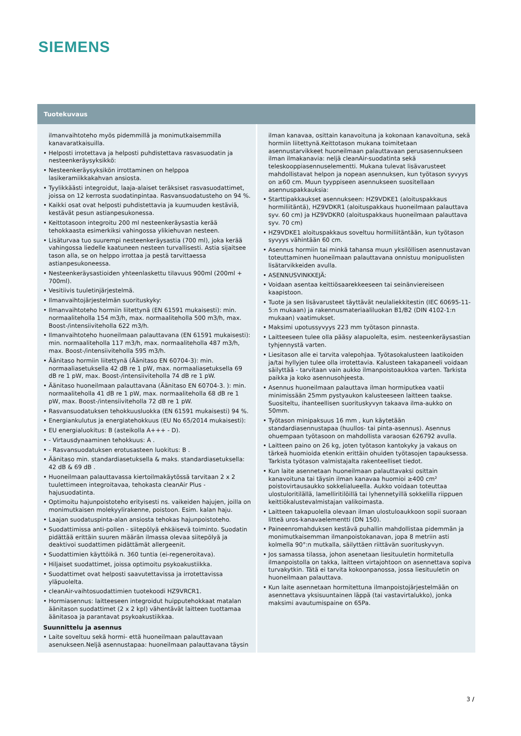SIEMENS
Tuotekuvaus
ilmanvaihtoteho myös pidemmillä ja monimutkaisemmilla kanavaratkaisuilla.
• Helposti irrotettava ja helposti puhdistettava rasvasuodatin ja nesteenkeräysyksikkö:
• Nesteenkeräysyksikön irrottaminen on helppoa lasikeramiikkakahvan ansiosta.
• Tyylikkäästi integroidut, laaja-alaiset teräksiset rasvasuodattimet, joissa on 12 kerrosta suodatinpintaa. Rasvansuodatusteho on 94 %.
• Kaikki osat ovat helposti puhdistettavia ja kuumuuden kestäviä, kestävät pesun astianpesukonessa.
• Keittotasoon integroitu 200 ml nesteenkeräysastia kerää tehokkaasta esimerkiksi vahingossa ylikiehuvan nesteen.
• Lisäturvaa tuo suurempi nesteenkeräysastia (700 ml), joka kerää vahingossa liedelle kaatuneen nesteen turvallisesti. Astia sijaitsee tason alla, se on helppo irrottaa ja pestä tarvittaessa astianpesukoneessa.
• Nesteenkeräysastioiden yhteenlaskettu tilavuus 900ml (200ml + 700ml).
• Vesitiivis tuuletinjärjestelmä.
• Ilmanvaihtojärjestelmän suorituskyky:
• Ilmanvaihtoteho hormiin liitettynä (EN 61591 mukaisesti): min. normaaliteholla 154 m3/h, max. normaaliteholla 500 m3/h, max. Boost-/intensiiviteholla 622 m3/h.
• Ilmanvaihtoteho huoneilmaan palauttavana (EN 61591 mukaisesti): min. normaaliteholla 117 m3/h, max. normaaliteholla 487 m3/h, max. Boost-/intensiiviteholla 595 m3/h.
• Äänitaso hormiin liitettynä (Äänitaso EN 60704-3): min. normaaliasetuksella 42 dB re 1 pW, max. normaaliasetuksella 69 dB re 1 pW, max. Boost-/intensiiviteholla 74 dB re 1 pW.
• Äänitaso huoneilmaan palauttavana (Äänitaso EN 60704-3. ): min. normaaliteholla 41 dB re 1 pW, max. normaaliteholla 68 dB re 1 pW, max. Boost-/intensiiviteholla 72 dB re 1 pW.
• Rasvansuodatuksen tehokkuusluokka (EN 61591 mukaisesti) 94 %.
• Energiankulutus ja energiatehokkuus (EU No 65/2014 mukaisesti):
• EU energialuokitus: B (asteikolla A+++ - D).
• - Virtausdynaaminen tehokkuus: A .
• - Rasvansuodatuksen erotusasteen luokitus: B .
• Äänitaso min. standardiasetuksella & maks. standardiasetuksella: 42 dB & 69 dB .
• Huoneilmaan palauttavassa kiertoilmakäytössä tarvitaan 2 x 2 tuulettimeen integroitavaa, tehokasta cleanAir Plus -hajusuodatinta.
• Optimoitu hajunpoistoteho erityisesti ns. vaikeiden hajujen, joilla on monimutkaisen molekyylirakenne, poistoon. Esim. kalan haju.
• Laajan suodatuspinta-alan ansiosta tehokas hajunpoistoteho.
• Suodattimissa anti-pollen - siitepölyä ehkäisevä toiminto. Suodatin pidättää erittäin suuren määrän ilmassa olevaa siitepölyä ja deaktivoi suodattimen pidättämät allergeenit.
• Suodattimien käyttöikä n. 360 tuntia (ei-regeneroitava).
• Hiljaiset suodattimet, joissa optimoitu psykoakustiikka.
• Suodattimet ovat helposti saavutettavissa ja irrotettavissa yläpuolelta.
• cleanAir-vaihtosuodattimien tuotekoodi HZ9VRCR1.
• Hormiasennus: laitteeseen integroidut huipputehokkaat matalan äänitason suodattimet (2 x 2 kpl) vähentävät laitteen tuottamaa äänitasoa ja parantavat psykoakustiikkaa.
Suunnittelu ja asennus
• Laite soveltuu sekä hormi- että huoneilmaan palauttavaan asenukseen.Neljä asennustapaa: huoneilmaan palauttavana täysin
ilman kanavaa, osittain kanavoituna ja kokonaan kanavoituna, sekä hormiin liitettynä.Keittotason mukana toimitetaan asennustarvikkeet huoneilmaan palauttavaan perusasennukseen ilman ilmakanavia: neljä cleanAir-suodatinta sekä teleskooppiasennuselementti. Mukana tulevat lisävarusteet mahdollistavat helpon ja nopean asennuksen, kun työtason syvyys on ≥60 cm. Muun tyyppiseen asennukseen suositellaan asennuspakkauksia:
• Starttipakkaukset asennukseen: HZ9VDKE1 (aloituspakkaus hormiliitäntä), HZ9VDKR1 (aloituspakkaus huoneilmaan palauttava syv. 60 cm) ja HZ9VDKR0 (aloituspakkaus huoneilmaan palauttava syv. 70 cm)
• HZ9VDKE1 aloituspakkaus soveltuu hormiliitäntään, kun työtason syvyys vähintään 60 cm.
• Asennus hormiin tai minkä tahansa muun yksilöllisen asennustavan toteuttaminen huoneilmaan palauttavana onnistuu monipuolisten lisätarvikkeiden avulla.
• ASENNUSVINKKEJÄ:
• Voidaan asentaa keittiösaarekkeeseen tai seinänviereiseen kaapistoon.
• Tuote ja sen lisävarusteet täyttävät neulaliekkitestin (IEC 60695-11-5:n mukaan) ja rakennusmateriaaliluokan B1/B2 (DIN 4102-1:n mukaan) vaatimukset.
• Maksimi upotussyvyys 223 mm työtason pinnasta.
• Laitteeseen tulee olla pääsy alapuolelta, esim. nesteenkeräysastian tyhjennystä varten.
• Liesitason alle ei tarvita valepohjaa. Työtasokalusteen laatikoiden ja/tai hyllyjen tulee olla irrotettavia. Kalusteen takapaneeli voidaan säilyttää - tarvitaan vain aukko ilmanpoistoaukkoa varten. Tarkista paikka ja koko asennusohjeesta.
• Asennus huoneilmaan palauttava ilman hormiputkea vaatii minimissään 25mm pystyaukon kalusteeseen laitteen taakse. Suositeltu, ihanteellisen suorituskyvyn takaava ilma-aukko on 50mm.
• Työtason minipaksuus 16 mm , kun käytetään standardiasennustapaa (huullos- tai pinta-asennus). Asennus ohuempaan työtasoon on mahdollista varaosan 626792 avulla.
• Laitteen paino on 26 kg, joten työtason kantokyky ja vakaus on tärkeä huomioida etenkin erittäin ohuiden työtasojen tapauksessa. Tarkista työtason valmistajalta rakenteelliset tiedot.
• Kun laite asennetaan huoneilmaan palauttavaksi osittain kanavoituna tai täysin ilman kanavaa huomioi ≥400 cm² poistovirtausaukko sokkelialueella. Aukko voidaan toteuttaa ulostuloritilällä, lamelliritilöillä tai lyhennetyillä sokkelilla riippuen keittiökalustevalmistajan valikoimasta.
• Laitteen takapuolella olevaan ilman ulostuloaukkoon sopii suoraan litteä uros-kanavaelementti (DN 150).
• Paineenromahduksen kestävä puhallin mahdollistaa pidemmän ja monimutkaisemman ilmanpoistokanavan, jopa 8 metriin asti kolmella 90°:n mutkalla, säilyttäen riittävän suorituskyvyn.
• Jos samassa tilassa, johon asenetaan liesituuletin hormitetulla ilmanpoistolla on takka, laitteen virtajohtoon on asennettava sopiva turvakytkin. Tätä ei tarvita kokoonpanossa, jossa liesituuletin on huoneilmaan palauttava.
• Kun laite asennetaan hormitettuna ilmanpoistojärjestelmään on asennettava yksisuuntainen läppä (tai vastavirtalukko), jonka maksimi avautumispaine on 65Pa.
3 /